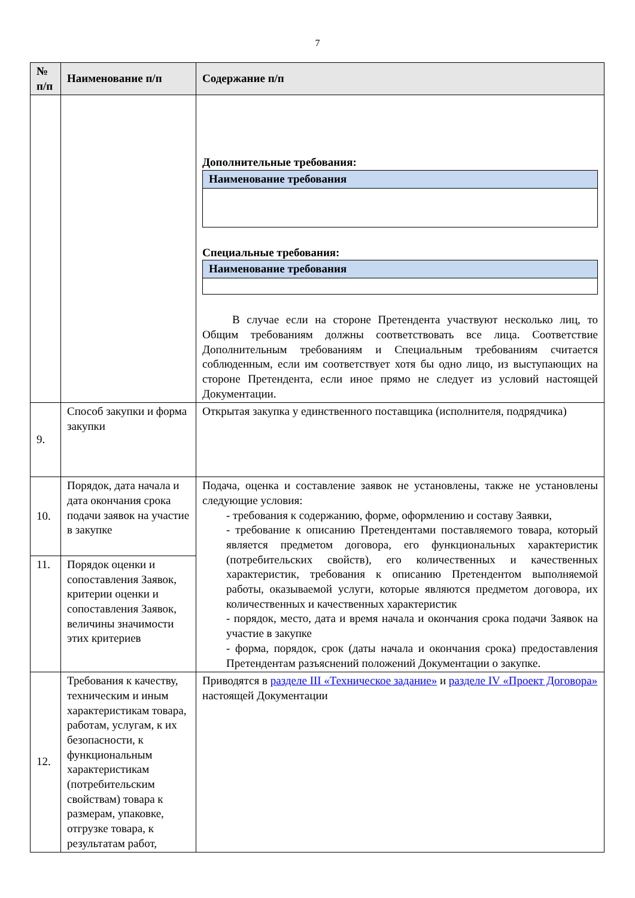7
| № п/п | Наименование п/п | Содержание п/п |
| --- | --- | --- |
| | | Дополнительные требования: / Наименование требования / Специальные требования: / Наименование требования / В случае если на стороне Претендента участвуют несколько лиц, то Общим требованиям должны соответствовать все лица. Соответствие Дополнительным требованиям и Специальным требованиям считается соблюденным, если им соответствует хотя бы одно лицо, из выступающих на стороне Претендента, если иное прямо не следует из условий настоящей Документации. |
| 9. | Способ закупки и форма закупки | Открытая закупка у единственного поставщика (исполнителя, подрядчика) |
| 10. | Порядок, дата начала и дата окончания срока подачи заявок на участие в закупке | Подача, оценка и составление заявок не установлены, также не установлены следующие условия: - требования к содержанию, форме, оформлению и составу Заявки, - требование к описанию Претендентами поставляемого товара, который является предметом договора, его функциональных характеристик (потребительских свойств), его количественных и качественных характеристик, требования к описанию Претендентом выполняемой работы, оказываемой услуги, которые являются предметом договора, их количественных и качественных характеристик - порядок, место, дата и время начала и окончания срока подачи Заявок на участие в закупке - форма, порядок, срок (даты начала и окончания срока) предоставления Претендентам разъяснений положений Документации о закупке. |
| 11. | Порядок оценки и сопоставления Заявок, критерии оценки и сопоставления Заявок, величины значимости этих критериев | |
| 12. | Требования к качеству, техническим и иным характеристикам товара, работам, услугам, к их безопасности, к функциональным характеристикам (потребительским свойствам) товара к размерам, упаковке, отгрузке товара, к результатам работ, | Приводятся в разделе III «Техническое задание» и разделе IV «Проект Договора» настоящей Документации |